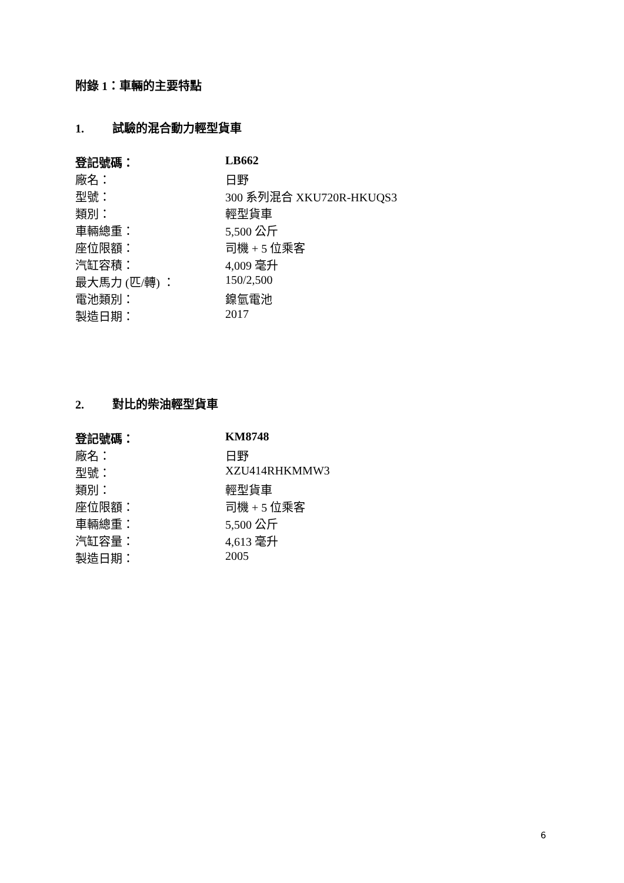附錄 1：車輛的主要特點
1. 試驗的混合動力輕型貨車
| 登記號碼： | LB662 |
| 廠名： | 日野 |
| 型號： | 300 系列混合 XKU720R-HKUQS3 |
| 類別： | 輕型貨車 |
| 車輛總重： | 5,500 公斤 |
| 座位限額： | 司機 + 5 位乘客 |
| 汽缸容積： | 4,009 毫升 |
| 最大馬力 (匹/轉) ： | 150/2,500 |
| 電池類別： | 鎳氫電池 |
| 製造日期： | 2017 |
2. 對比的柴油輕型貨車
| 登記號碼： | KM8748 |
| 廠名： | 日野 |
| 型號： | XZU414RHKMMW3 |
| 類別： | 輕型貨車 |
| 座位限額： | 司機 + 5 位乘客 |
| 車輛總重： | 5,500 公斤 |
| 汽缸容量： | 4,613 毫升 |
| 製造日期： | 2005 |
6